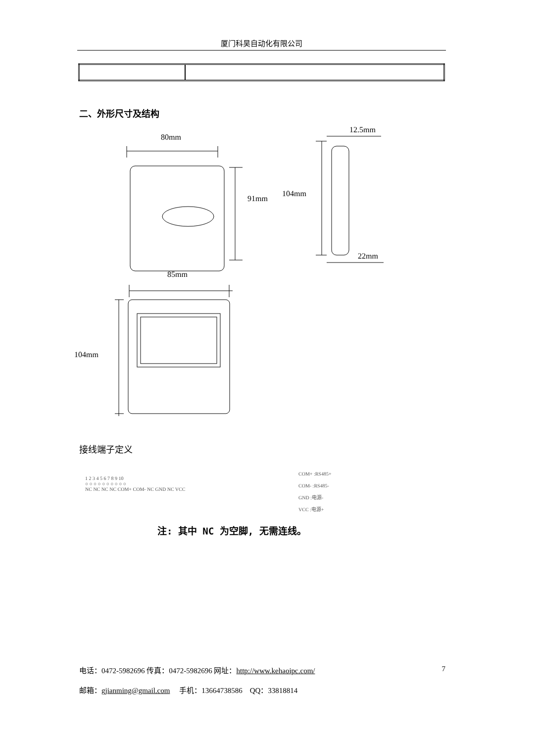厦门科昊自动化有限公司
二、外形尺寸及结构
80mm
91mm
104mm
12.5mm
22mm
85mm
104mm
接线端子定义
1 2 3 4 5 6 7 8 9 10
○ ○ ○ ○ ○ ○ ○ ○ ○ ○
NC NC NC NC COM+ COM- NC GND NC VCC
COM+ :RS485+
COM- :RS485-
GND :电源-
VCC :电源+
注: 其中 NC 为空脚, 无需连线。
电话：0472-5982696 传真：0472-5982696 网址：http://www.kehaoipc.com/ 7
邮箱：gjianming@gmail.com　 手机：13664738586　QQ：33818814